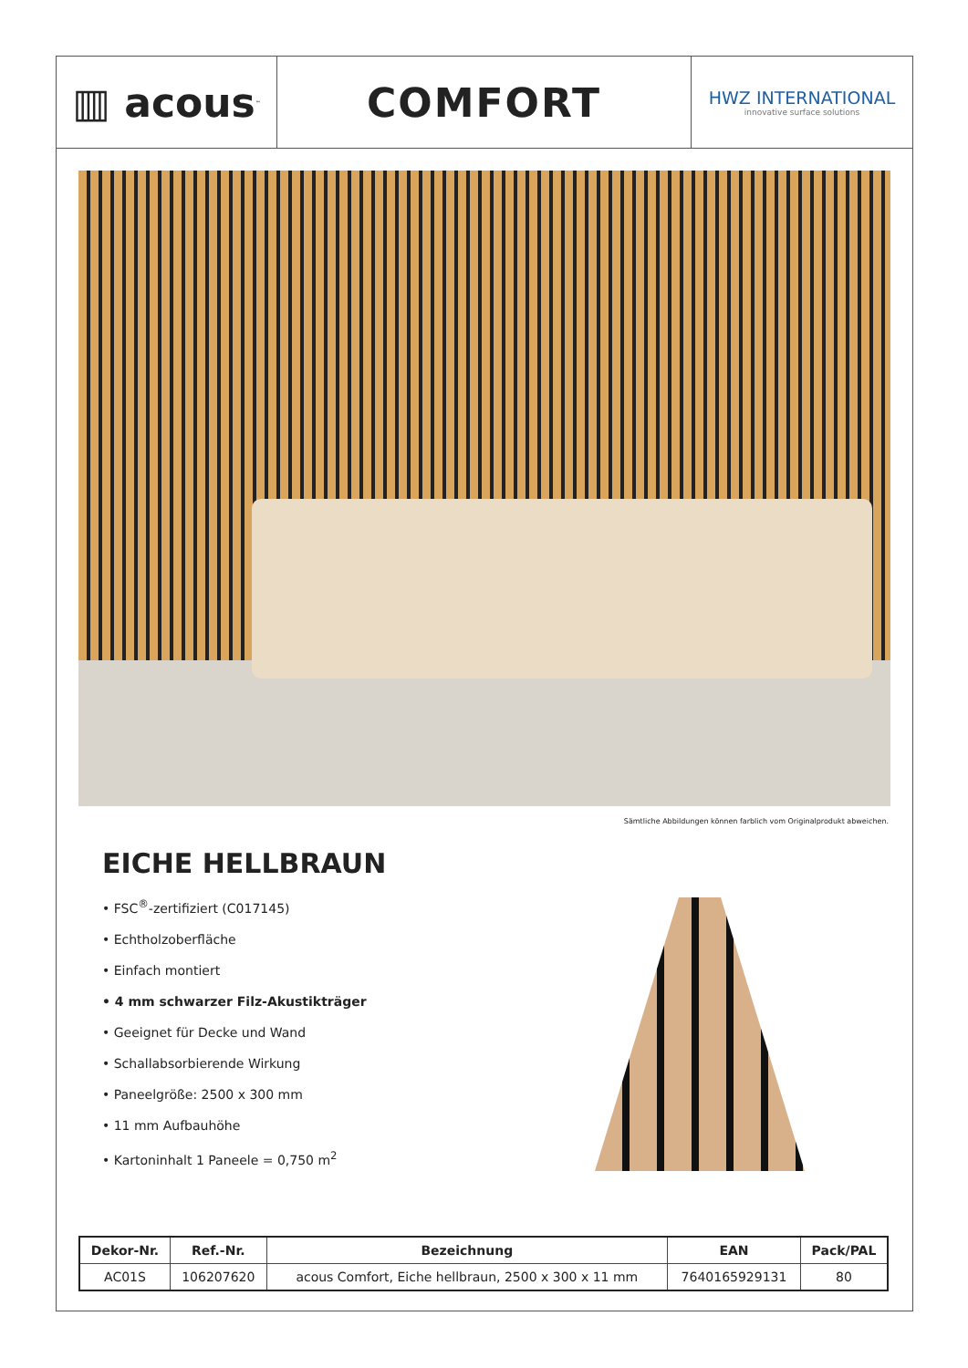▥ acous<sup>™</sup>
COMFORT
HWZ INTERNATIONAL
innovative surface solutions
Sämtliche Abbildungen können farblich vom Originalprodukt abweichen.
EICHE HELLBRAUN
• FSC<sup>®</sup>-zertifiziert (C017145)
• Echtholzoberfläche
• Einfach montiert
• 4 mm schwarzer Filz-Akustikträger
• Geeignet für Decke und Wand
• Schallabsorbierende Wirkung
• Paneelgröße: 2500 x 300 mm
• 11 mm Aufbauhöhe
• Kartoninhalt 1 Paneele = 0,750 m<sup>2</sup>
| Dekor-Nr. | Ref.-Nr. | Bezeichnung | EAN | Pack/PAL |
| --- | --- | --- | --- | --- |
| AC01S | 106207620 | acous Comfort, Eiche hellbraun, 2500 x 300 x 11 mm | 7640165929131 | 80 |